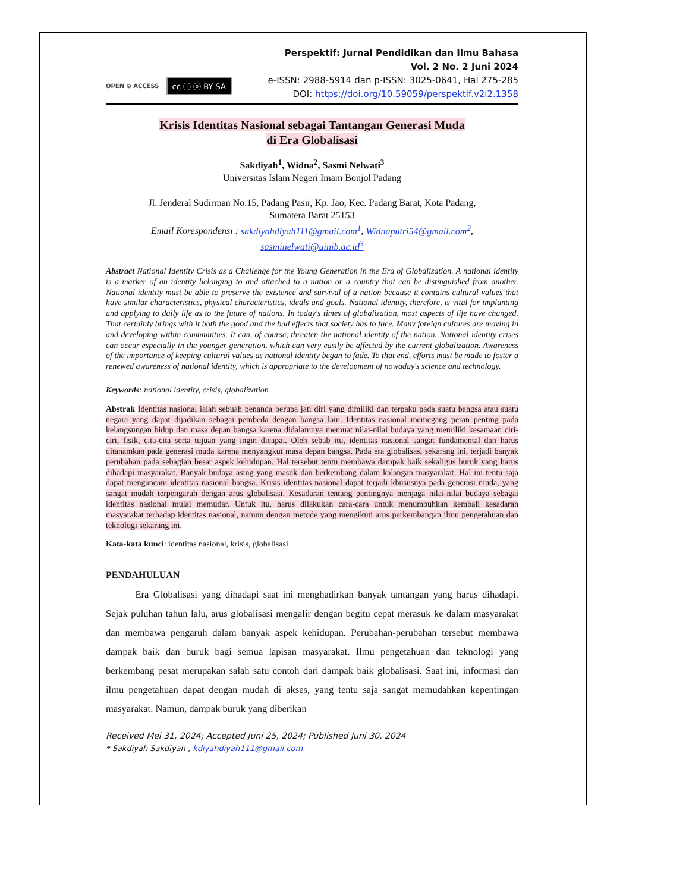OPEN ⊙ ACCESS cc ⓘ ⓞ BY SA
Perspektif: Jurnal Pendidikan dan Ilmu Bahasa
Vol. 2 No. 2 Juni 2024
e-ISSN: 2988-5914 dan p-ISSN: 3025-0641, Hal 275-285
DOI: https://doi.org/10.59059/perspektif.v2i2.1358
Krisis Identitas Nasional sebagai Tantangan Generasi Muda
di Era Globalisasi
Sakdiyah<sup>1</sup>, Widna<sup>2</sup>, Sasmi Nelwati<sup>3</sup>
Universitas Islam Negeri Imam Bonjol Padang
Jl. Jenderal Sudirman No.15, Padang Pasir, Kp. Jao, Kec. Padang Barat, Kota Padang,
Sumatera Barat 25153
Email Korespondensi : sakdiyahdiyah111@gmail.com<sup>1</sup>, Widnaputri54@gmail.com<sup>2</sup>,
sasminelwati@uinib.ac.id<sup>3</sup>
Abstract National Identity Crisis as a Challenge for the Young Generation in the Era of Globalization. A national identity is a marker of an identity belonging to and attached to a nation or a country that can be distinguished from another. National identity must be able to preserve the existence and survival of a nation because it contains cultural values that have similar characteristics, physical characteristics, ideals and goals. National identity, therefore, is vital for implanting and applying to daily life as to the future of nations. In today's times of globalization, most aspects of life have changed. That certainly brings with it both the good and the bad effects that society has to face. Many foreign cultures are moving in and developing within communities. It can, of course, threaten the national identity of the nation. National identity crises can occur especially in the younger generation, which can very easily be affected by the current globalization. Awareness of the importance of keeping cultural values as national identity began to fade. To that end, efforts must be made to foster a renewed awareness of national identity, which is appropriate to the development of nowaday's science and technology.
Keywords: national identity, crisis, globalization
Abstrak Identitas nasional ialah sebuah penanda berupa jati diri yang dimiliki dan terpaku pada suatu bangsa atau suatu negara yang dapat dijadikan sebagai pembeda dengan bangsa lain. Identitas nasional memegang peran penting pada kelangsungan hidup dan masa depan bangsa karena didalamnya memuat nilai-nilai budaya yang memiliki kesamaan ciri-ciri, fisik, cita-cita serta tujuan yang ingin dicapai. Oleh sebab itu, identitas nasional sangat fundamental dan harus ditanamkan pada generasi muda karena menyangkut masa depan bangsa. Pada era globalisasi sekarang ini, terjadi banyak perubahan pada sebagian besar aspek kehidupan. Hal tersebut tentu membawa dampak baik sekaligus buruk yang harus dihadapi masyarakat. Banyak budaya asing yang masuk dan berkembang dalam kalangan masyarakat. Hal ini tentu saja dapat mengancam identitas nasional bangsa. Krisis identitas nasional dapat terjadi khususnya pada generasi muda, yang sangat mudah terpengaruh dengan arus globalisasi. Kesadaran tentang pentingnya menjaga nilai-nilai budaya sebagai identitas nasional mulai memudar. Untuk itu, harus dilakukan cara-cara untuk menumbuhkan kembali kesadaran masyarakat terhadap identitas nasional, namun dengan metode yang mengikuti arus perkembangan ilmu pengetahuan dan teknologi sekarang ini.
Kata-kata kunci: identitas nasional, krisis, globalisasi
PENDAHULUAN
   Era Globalisasi yang dihadapi saat ini menghadirkan banyak tantangan yang harus dihadapi. Sejak puluhan tahun lalu, arus globalisasi mengalir dengan begitu cepat merasuk ke dalam masyarakat dan membawa pengaruh dalam banyak aspek kehidupan. Perubahan-perubahan tersebut membawa dampak baik dan buruk bagi semua lapisan masyarakat. Ilmu pengetahuan dan teknologi yang berkembang pesat merupakan salah satu contoh dari dampak baik globalisasi. Saat ini, informasi dan ilmu pengetahuan dapat dengan mudah di akses, yang tentu saja sangat memudahkan kepentingan masyarakat. Namun, dampak buruk yang diberikan
Received Mei 31, 2024; Accepted Juni 25, 2024; Published Juni 30, 2024
* Sakdiyah Sakdiyah , kdiyahdiyah111@gmail.com